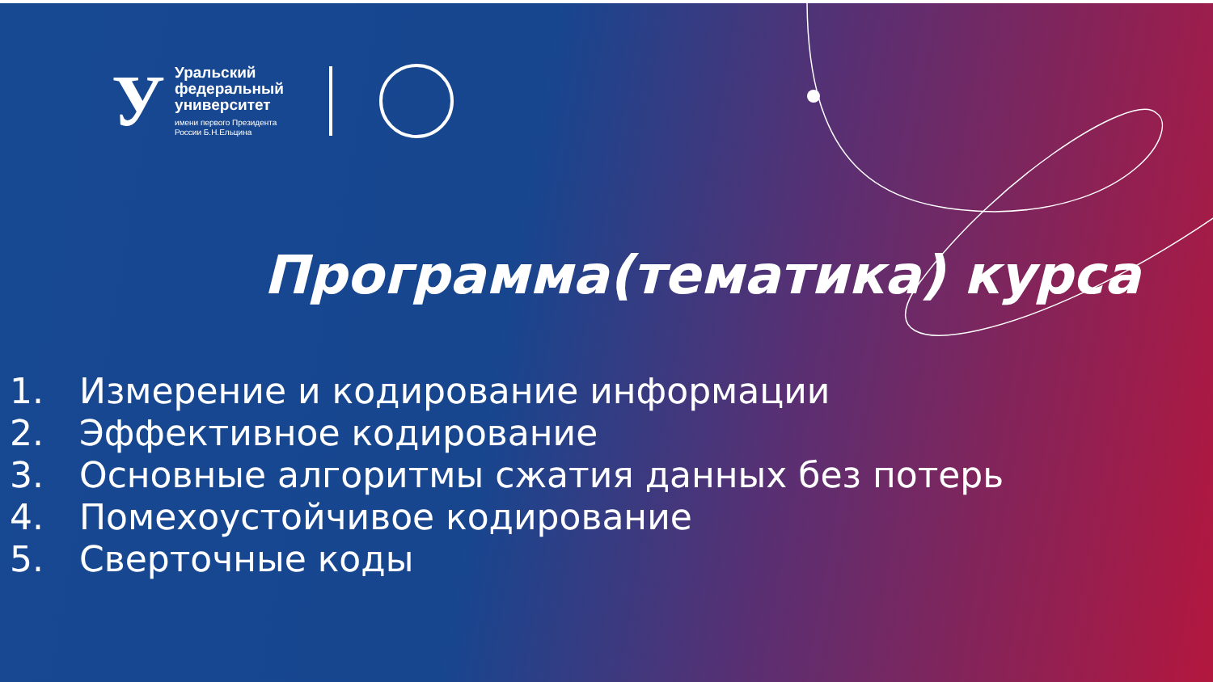У
Уральский
федеральный
университет
имени первого Президента
России Б.Н.Ельцина
Программа(тематика) курса
1. Измерение и кодирование информации
2. Эффективное кодирование
3. Основные алгоритмы сжатия данных без потерь
4. Помехоустойчивое кодирование
5. Сверточные коды